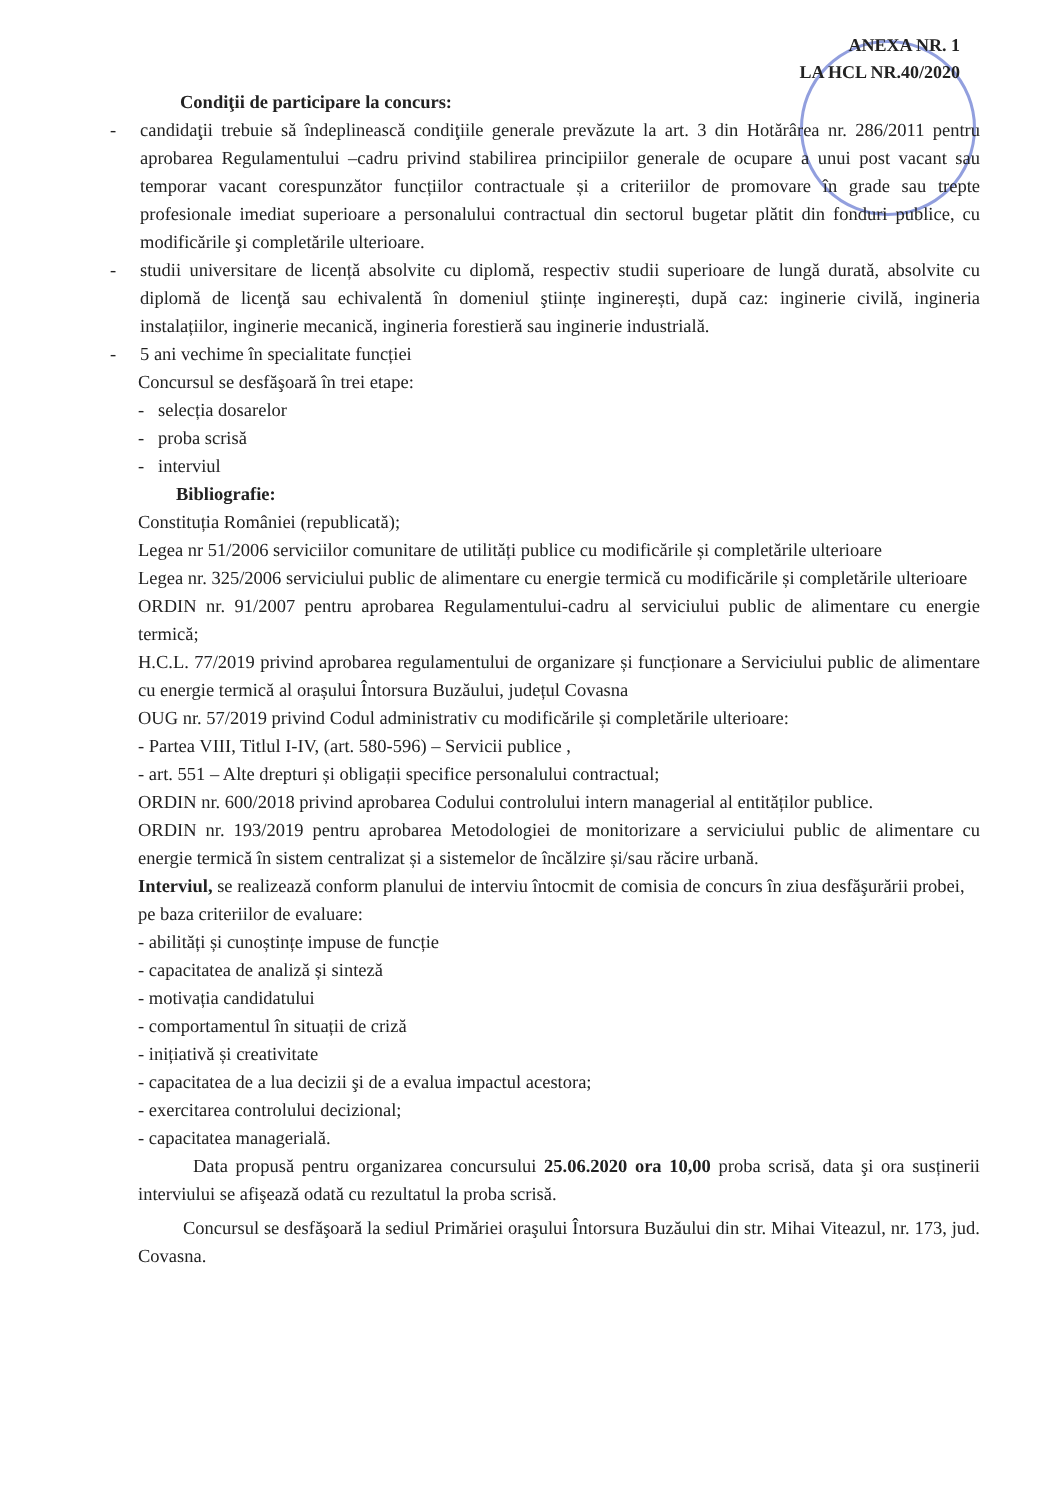ANEXA NR. 1
LA HCL NR.40/2020
Condiţii de participare la concurs:
- candidaţii trebuie să îndeplinească condiţiile generale prevăzute la art. 3 din Hotărârea nr. 286/2011 pentru aprobarea Regulamentului –cadru privind stabilirea principiilor generale de ocupare a unui post vacant sau temporar vacant corespunzător funcțiilor contractuale și a criteriilor de promovare în grade sau trepte profesionale imediat superioare a personalului contractual din sectorul bugetar plătit din fonduri publice, cu modificările şi completările ulterioare.
- studii universitare de licență absolvite cu diplomă, respectiv studii superioare de lungă durată, absolvite cu diplomă de licenţă sau echivalentă în domeniul ştiințe inginerești, după caz: inginerie civilă, ingineria instalațiilor, inginerie mecanică, ingineria forestieră sau inginerie industrială.
- 5 ani vechime în specialitate funcției
Concursul se desfăşoară în trei etape:
- selecția dosarelor
- proba scrisă
- interviul
Bibliografie:
Constituția României (republicată);
Legea nr 51/2006 serviciilor comunitare de utilități publice cu modificările și completările ulterioare
Legea nr. 325/2006 serviciului public de alimentare cu energie termică cu modificările și completările ulterioare
ORDIN nr. 91/2007 pentru aprobarea Regulamentului-cadru al serviciului public de alimentare cu energie termică;
H.C.L. 77/2019 privind aprobarea regulamentului de organizare și funcționare a Serviciului public de alimentare cu energie termică al orașului Întorsura Buzăului, județul Covasna
OUG nr. 57/2019 privind Codul administrativ cu modificările și completările ulterioare:
- Partea VIII, Titlul I-IV, (art. 580-596) – Servicii publice ,
- art. 551 – Alte drepturi și obligații specifice personalului contractual;
ORDIN nr. 600/2018 privind aprobarea Codului controlului intern managerial al entităților publice.
ORDIN nr. 193/2019 pentru aprobarea Metodologiei de monitorizare a serviciului public de alimentare cu energie termică în sistem centralizat și a sistemelor de încălzire și/sau răcire urbană.
Interviul, se realizează conform planului de interviu întocmit de comisia de concurs în ziua desfăşurării probei, pe baza criteriilor de evaluare:
- abilități și cunoștințe impuse de funcție
- capacitatea de analiză și sinteză
- motivația candidatului
- comportamentul în situații de criză
- inițiativă și creativitate
- capacitatea de a lua decizii şi de a evalua impactul acestora;
- exercitarea controlului decizional;
- capacitatea managerială.
Data propusă pentru organizarea concursului 25.06.2020 ora 10,00 proba scrisă, data şi ora susținerii interviului se afişează odată cu rezultatul la proba scrisă.
Concursul se desfăşoară la sediul Primăriei oraşului Întorsura Buzăului din str. Mihai Viteazul, nr. 173, jud. Covasna.